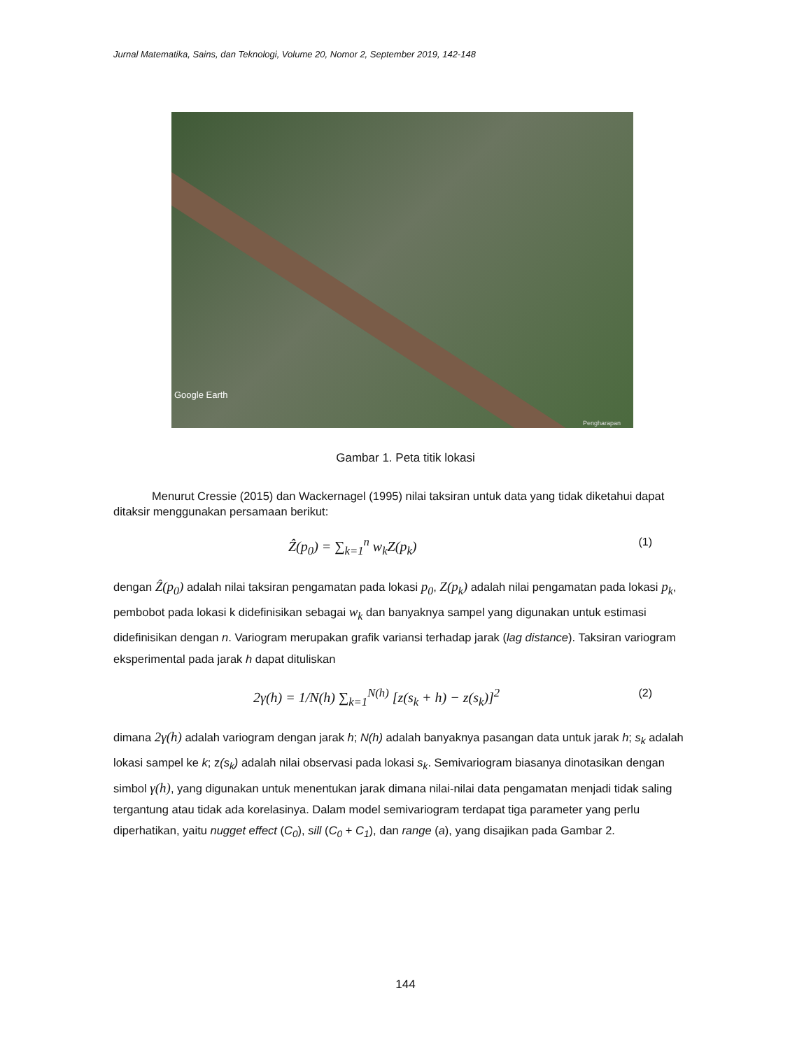Jurnal Matematika, Sains, dan Teknologi, Volume 20, Nomor 2, September 2019, 142-148
Google Earth
Pengharapan
Gambar 1. Peta titik lokasi
Menurut Cressie (2015) dan Wackernagel (1995) nilai taksiran untuk data yang tidak diketahui dapat ditaksir menggunakan persamaan berikut:
Ẑ(p<sub>0</sub>) = ∑<sub>k=1</sub><sup>n</sup> w<sub>k</sub>Z(p<sub>k</sub>) (1)
dengan Ẑ(p<sub>0</sub>) adalah nilai taksiran pengamatan pada lokasi p<sub>0</sub>, Z(p<sub>k</sub>) adalah nilai pengamatan pada lokasi p<sub>k</sub>, pembobot pada lokasi k didefinisikan sebagai w<sub>k</sub> dan banyaknya sampel yang digunakan untuk estimasi didefinisikan dengan n. Variogram merupakan grafik variansi terhadap jarak (lag distance). Taksiran variogram eksperimental pada jarak h dapat dituliskan
2γ(h) = 1/N(h) ∑<sub>k=1</sub><sup>N(h)</sup> [z(s<sub>k</sub> + h) − z(s<sub>k</sub>)]<sup>2</sup> (2)
dimana 2γ(h) adalah variogram dengan jarak h; N(h) adalah banyaknya pasangan data untuk jarak h; s<sub>k</sub> adalah lokasi sampel ke k; z(s<sub>k</sub>) adalah nilai observasi pada lokasi s<sub>k</sub>. Semivariogram biasanya dinotasikan dengan simbol γ(h), yang digunakan untuk menentukan jarak dimana nilai-nilai data pengamatan menjadi tidak saling tergantung atau tidak ada korelasinya. Dalam model semivariogram terdapat tiga parameter yang perlu diperhatikan, yaitu nugget effect (C<sub>0</sub>), sill (C<sub>0</sub> + C<sub>1</sub>), dan range (a), yang disajikan pada Gambar 2.
144